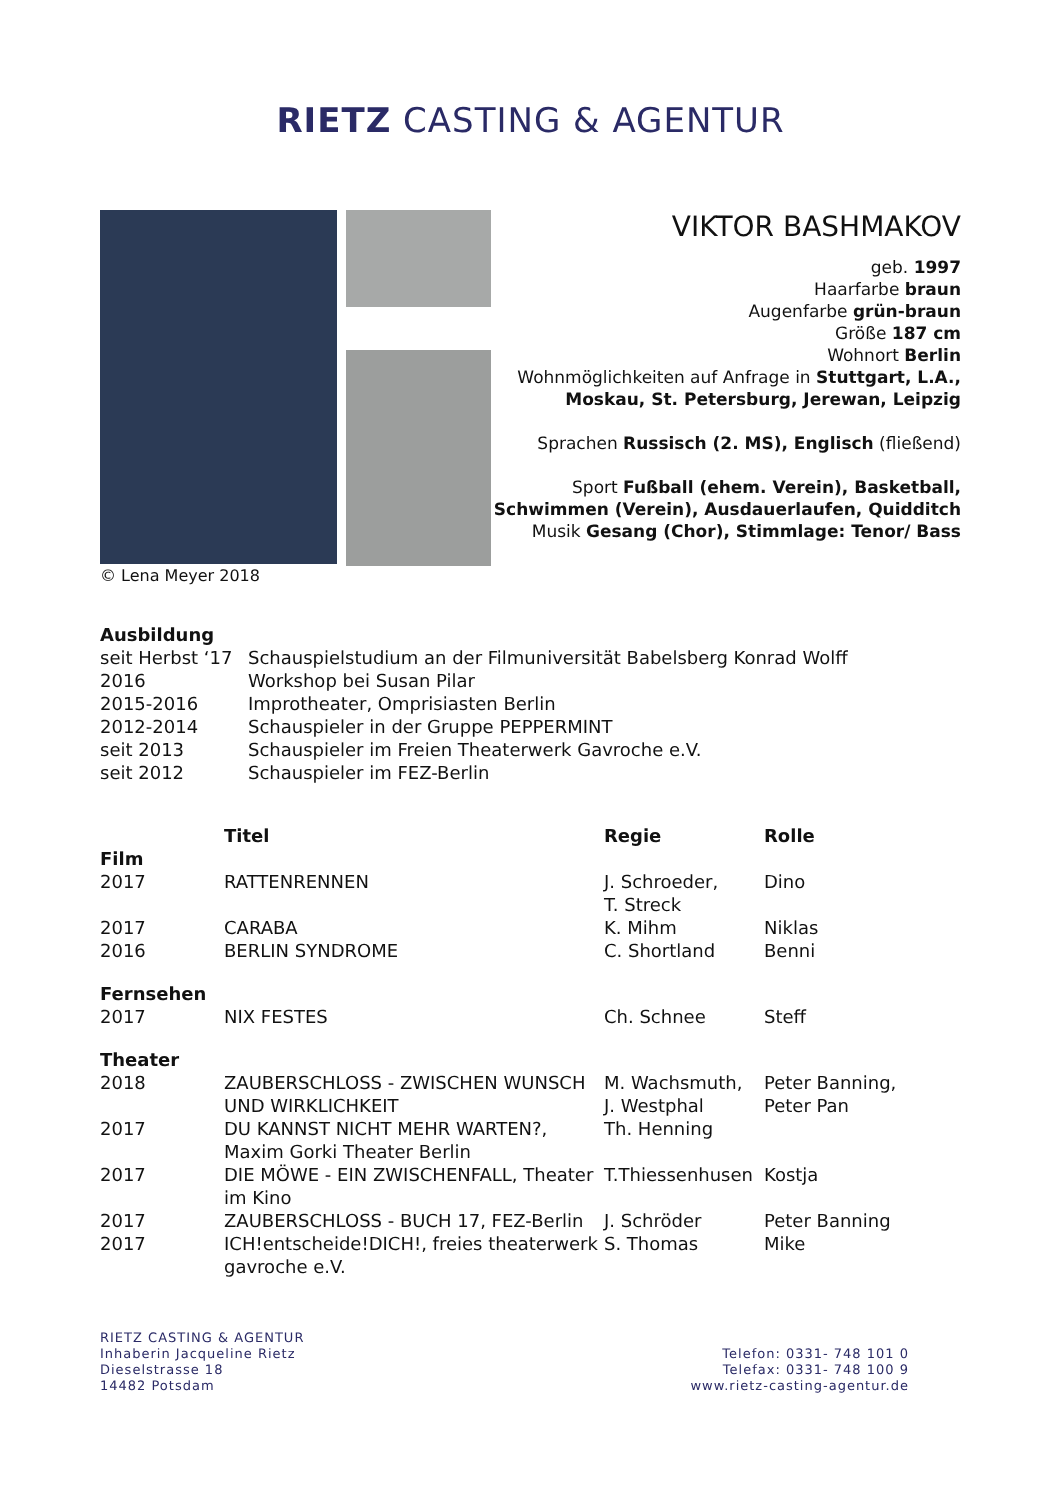RIETZ CASTING & AGENTUR
VIKTOR BASHMAKOV
geb. 1997
Haarfarbe braun
Augenfarbe grün-braun
Größe 187 cm
Wohnort Berlin
Wohnmöglichkeiten auf Anfrage in Stuttgart, L.A., Moskau, St. Petersburg, Jerewan, Leipzig
Sprachen Russisch (2. MS), Englisch (fließend)
Sport Fußball (ehem. Verein), Basketball, Schwimmen (Verein), Ausdauerlaufen, Quidditch
Musik Gesang (Chor), Stimmlage: Tenor/ Bass
© Lena Meyer 2018
Ausbildung
| seit Herbst ‘17 | Schauspielstudium an der Filmuniversität Babelsberg Konrad Wolff |
| 2016 | Workshop bei Susan Pilar |
| 2015-2016 | Improtheater, Omprisiasten Berlin |
| 2012-2014 | Schauspieler in der Gruppe PEPPERMINT |
| seit 2013 | Schauspieler im Freien Theaterwerk Gavroche e.V. |
| seit 2012 | Schauspieler im FEZ-Berlin |
| | Titel | Regie | Rolle |
| --- | --- | --- | --- |
| Film | | | |
| 2017 | RATTENRENNEN | J. Schroeder, T. Streck | Dino |
| 2017 | CARABA | K. Mihm | Niklas |
| 2016 | BERLIN SYNDROME | C. Shortland | Benni |
| Fernsehen | | | |
| 2017 | NIX FESTES | Ch. Schnee | Steff |
| Theater | | | |
| 2018 | ZAUBERSCHLOSS - ZWISCHEN WUNSCH UND WIRKLICHKEIT | M. Wachsmuth, J. Westphal | Peter Banning, Peter Pan |
| 2017 | DU KANNST NICHT MEHR WARTEN?, Maxim Gorki Theater Berlin | Th. Henning | |
| 2017 | DIE MÖWE - EIN ZWISCHENFALL, Theater im Kino | T.Thiessenhusen | Kostja |
| 2017 | ZAUBERSCHLOSS - BUCH 17, FEZ-Berlin | J. Schröder | Peter Banning |
| 2017 | ICH!entscheide!DICH!, freies theaterwerk gavroche e.V. | S. Thomas | Mike |
RIETZ CASTING & AGENTUR
Inhaberin Jacqueline Rietz
Dieselstrasse 18
14482 Potsdam
Telefon: 0331- 748 101 0
Telefax: 0331- 748 100 9
www.rietz-casting-agentur.de